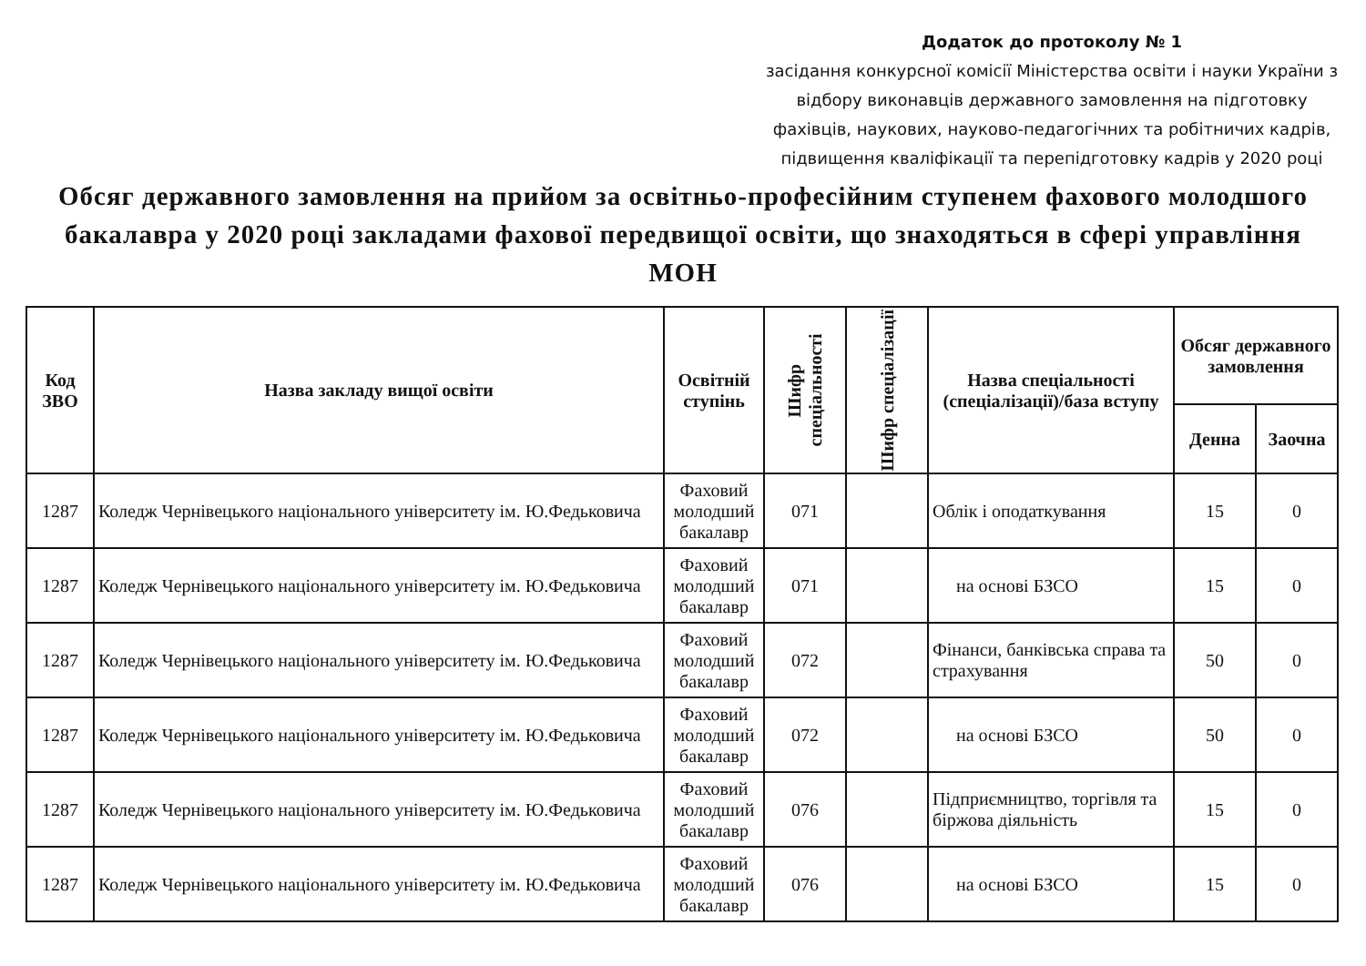Додаток до протоколу № 1
засідання конкурсної комісії Міністерства освіти і науки України з відбору виконавців державного замовлення на підготовку фахівців, наукових, науково-педагогічних та робітничих кадрів, підвищення кваліфікації та перепідготовку кадрів у 2020 році
Обсяг державного замовлення на прийом за освітньо-професійним ступенем фахового молодшого бакалавра у 2020 році закладами фахової передвищої освіти, що знаходяться в сфері управління МОН
| Код ЗВО | Назва закладу вищої освіти | Освітній ступінь | Шифр спеціальності | Шифр спеціалізації | Назва спеціальності (спеціалізації)/база вступу | Обсяг державного замовлення | |
| --- | --- | --- | --- | --- | --- | --- | --- |
| | | | | | | Денна | Заочна |
| 1287 | Коледж Чернівецького національного університету ім. Ю.Федьковича | Фаховий молодший бакалавр | 071 | | Облік і оподаткування | 15 | 0 |
| 1287 | Коледж Чернівецького національного університету ім. Ю.Федьковича | Фаховий молодший бакалавр | 071 | | на основі БЗСО | 15 | 0 |
| 1287 | Коледж Чернівецького національного університету ім. Ю.Федьковича | Фаховий молодший бакалавр | 072 | | Фінанси, банківська справа та страхування | 50 | 0 |
| 1287 | Коледж Чернівецького національного університету ім. Ю.Федьковича | Фаховий молодший бакалавр | 072 | | на основі БЗСО | 50 | 0 |
| 1287 | Коледж Чернівецького національного університету ім. Ю.Федьковича | Фаховий молодший бакалавр | 076 | | Підприємництво, торгівля та біржова діяльність | 15 | 0 |
| 1287 | Коледж Чернівецького національного університету ім. Ю.Федьковича | Фаховий молодший бакалавр | 076 | | на основі БЗСО | 15 | 0 |